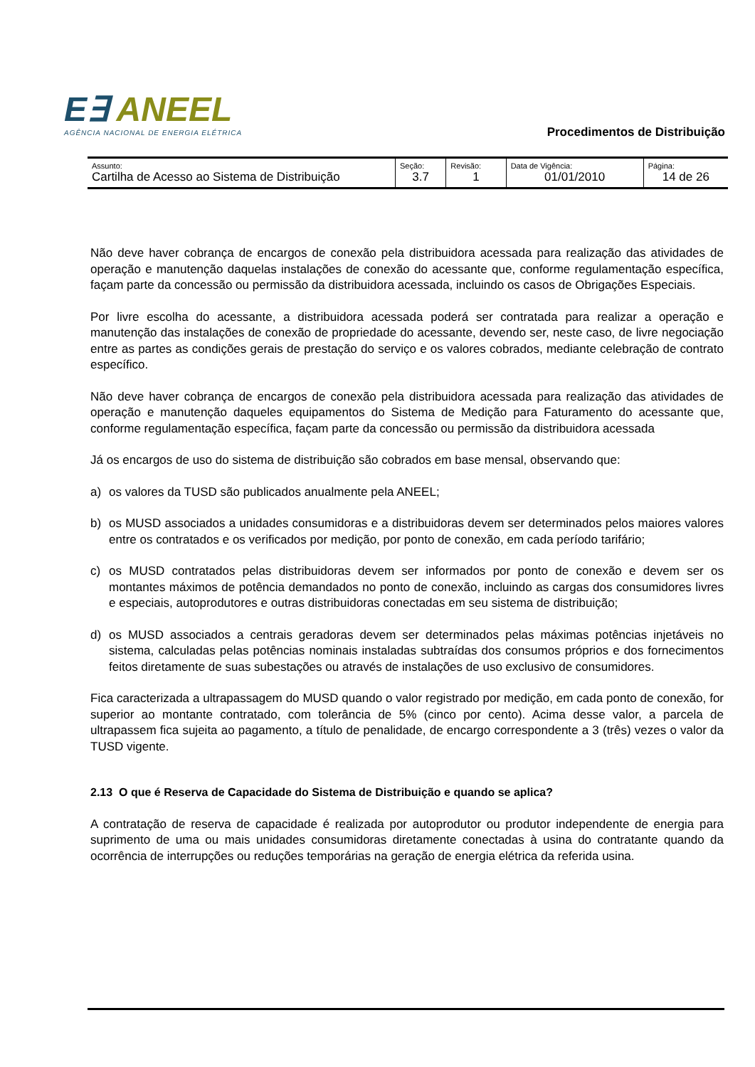E∃ ANEEL
AGÊNCIA NACIONAL DE ENERGIA ELÉTRICA
Procedimentos de Distribuição
| Assunto: Cartilha de Acesso ao Sistema de Distribuição | Seção: 3.7 | Revisão: 1 | Data de Vigência: 01/01/2010 | Página: 14 de 26 |
Não deve haver cobrança de encargos de conexão pela distribuidora acessada para realização das atividades de operação e manutenção daquelas instalações de conexão do acessante que, conforme regulamentação específica, façam parte da concessão ou permissão da distribuidora acessada, incluindo os casos de Obrigações Especiais.
Por livre escolha do acessante, a distribuidora acessada poderá ser contratada para realizar a operação e manutenção das instalações de conexão de propriedade do acessante, devendo ser, neste caso, de livre negociação entre as partes as condições gerais de prestação do serviço e os valores cobrados, mediante celebração de contrato específico.
Não deve haver cobrança de encargos de conexão pela distribuidora acessada para realização das atividades de operação e manutenção daqueles equipamentos do Sistema de Medição para Faturamento do acessante que, conforme regulamentação específica, façam parte da concessão ou permissão da distribuidora acessada
Já os encargos de uso do sistema de distribuição são cobrados em base mensal, observando que:
a) os valores da TUSD são publicados anualmente pela ANEEL;
b) os MUSD associados a unidades consumidoras e a distribuidoras devem ser determinados pelos maiores valores entre os contratados e os verificados por medição, por ponto de conexão, em cada período tarifário;
c) os MUSD contratados pelas distribuidoras devem ser informados por ponto de conexão e devem ser os montantes máximos de potência demandados no ponto de conexão, incluindo as cargas dos consumidores livres e especiais, autoprodutores e outras distribuidoras conectadas em seu sistema de distribuição;
d) os MUSD associados a centrais geradoras devem ser determinados pelas máximas potências injetáveis no sistema, calculadas pelas potências nominais instaladas subtraídas dos consumos próprios e dos fornecimentos feitos diretamente de suas subestações ou através de instalações de uso exclusivo de consumidores.
Fica caracterizada a ultrapassagem do MUSD quando o valor registrado por medição, em cada ponto de conexão, for superior ao montante contratado, com tolerância de 5% (cinco por cento). Acima desse valor, a parcela de ultrapassem fica sujeita ao pagamento, a título de penalidade, de encargo correspondente a 3 (três) vezes o valor da TUSD vigente.
2.13 O que é Reserva de Capacidade do Sistema de Distribuição e quando se aplica?
A contratação de reserva de capacidade é realizada por autoprodutor ou produtor independente de energia para suprimento de uma ou mais unidades consumidoras diretamente conectadas à usina do contratante quando da ocorrência de interrupções ou reduções temporárias na geração de energia elétrica da referida usina.